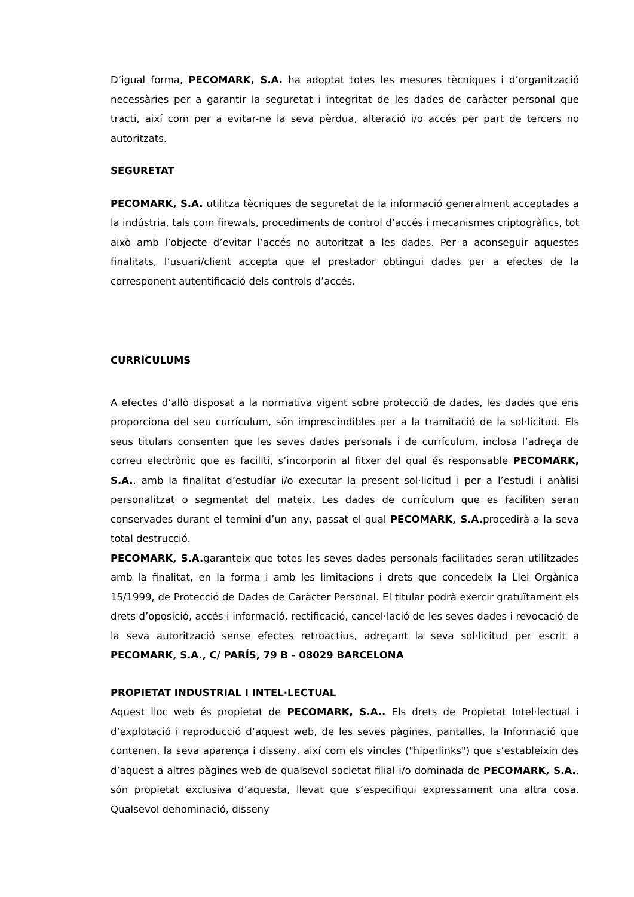D’igual forma, PECOMARK, S.A. ha adoptat totes les mesures tècniques i d’organització necessàries per a garantir la seguretat i integritat de les dades de caràcter personal que tracti, així com per a evitar-ne la seva pèrdua, alteració i/o accés per part de tercers no autoritzats.
SEGURETAT
PECOMARK, S.A. utilitza tècniques de seguretat de la informació generalment acceptades a la indústria, tals com firewals, procediments de control d’accés i mecanismes criptogràfics, tot això amb l’objecte d’evitar l’accés no autoritzat a les dades. Per a aconseguir aquestes finalitats, l’usuari/client accepta que el prestador obtingui dades per a efectes de la corresponent autentificació dels controls d’accés.
CURRÍCULUMS
A efectes d’allò disposat a la normativa vigent sobre protecció de dades, les dades que ens proporciona del seu currículum, són imprescindibles per a la tramitació de la sol·licitud. Els seus titulars consenten que les seves dades personals i de currículum, inclosa l’adreça de correu electrònic que es faciliti, s’incorporin al fitxer del qual és responsable PECOMARK, S.A., amb la finalitat d’estudiar i/o executar la present sol·licitud i per a l’estudi i anàlisi personalitzat o segmentat del mateix. Les dades de currículum que es faciliten seran conservades durant el termini d’un any, passat el qual PECOMARK, S.A. procedirà a la seva total destrucció.
PECOMARK, S.A. garanteix que totes les seves dades personals facilitades seran utilitzades amb la finalitat, en la forma i amb les limitacions i drets que concedeix la Llei Orgànica 15/1999, de Protecció de Dades de Caràcter Personal. El titular podrà exercir gratuïtament els drets d’oposició, accés i informació, rectificació, cancel·lació de les seves dades i revocació de la seva autorització sense efectes retroactius, adreçant la seva sol·licitud per escrit a PECOMARK, S.A., C/ PARÍS, 79 B - 08029 BARCELONA
PROPIETAT INDUSTRIAL I INTEL·LECTUAL
Aquest lloc web és propietat de PECOMARK, S.A.. Els drets de Propietat Intel·lectual i d’explotació i reproducció d’aquest web, de les seves pàgines, pantalles, la Informació que contenen, la seva aparença i disseny, així com els vincles ("hiperlinks") que s’estableixin des d’aquest a altres pàgines web de qualsevol societat filial i/o dominada de PECOMARK, S.A., són propietat exclusiva d’aquesta, llevat que s’especifiqui expressament una altra cosa. Qualsevol denominació, disseny